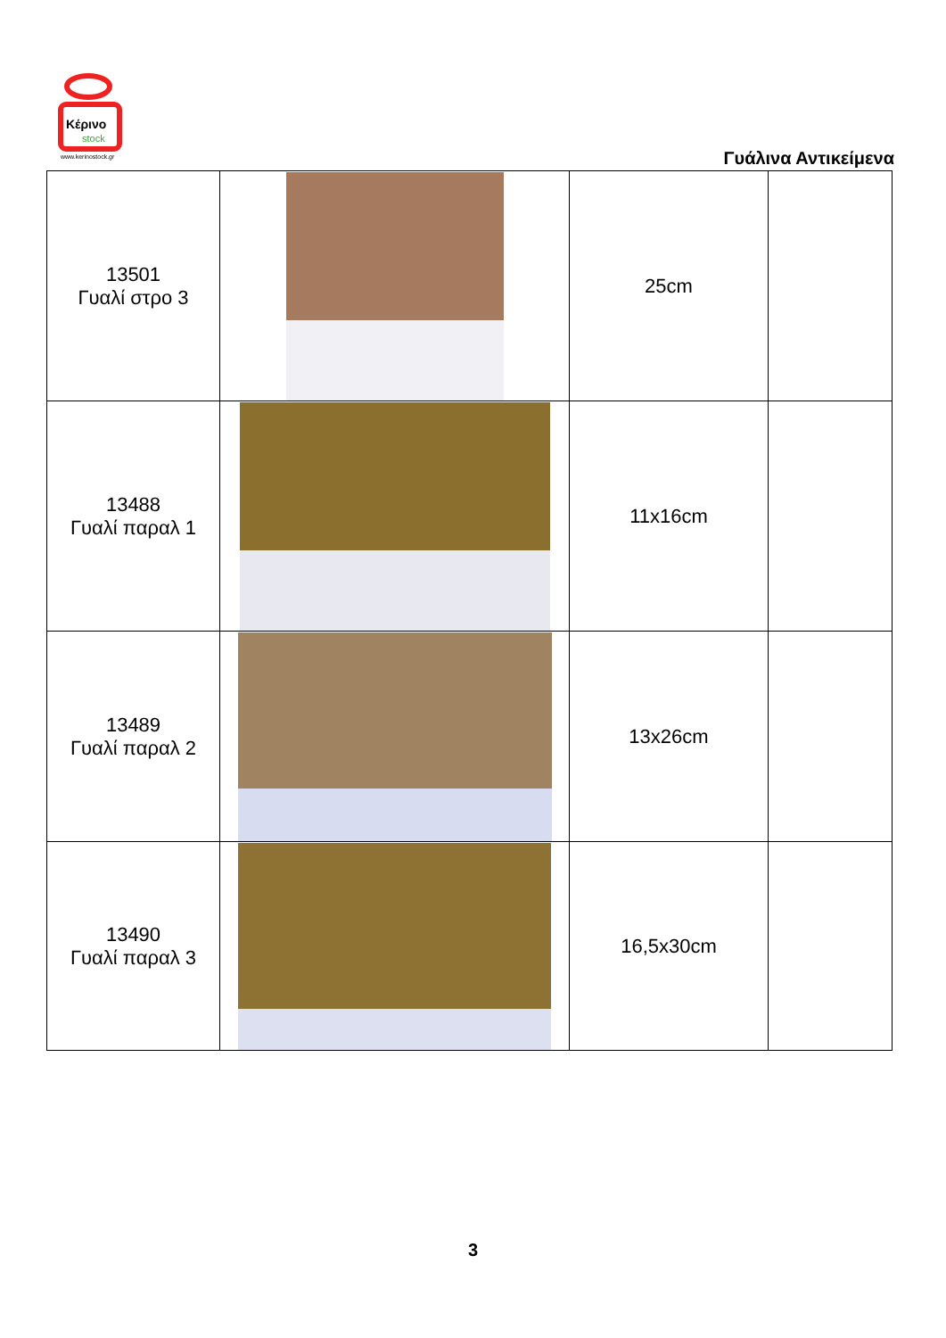Κέρινο
stock
www.kerinostock.gr
Γυάλινα Αντικείμενα
| 13501 Γυαλί στρο 3 | | 25cm | |
| 13488 Γυαλί παραλ 1 | | 11x16cm | |
| 13489 Γυαλί παραλ 2 | | 13x26cm | |
| 13490 Γυαλί παραλ 3 | | 16,5x30cm | |
3